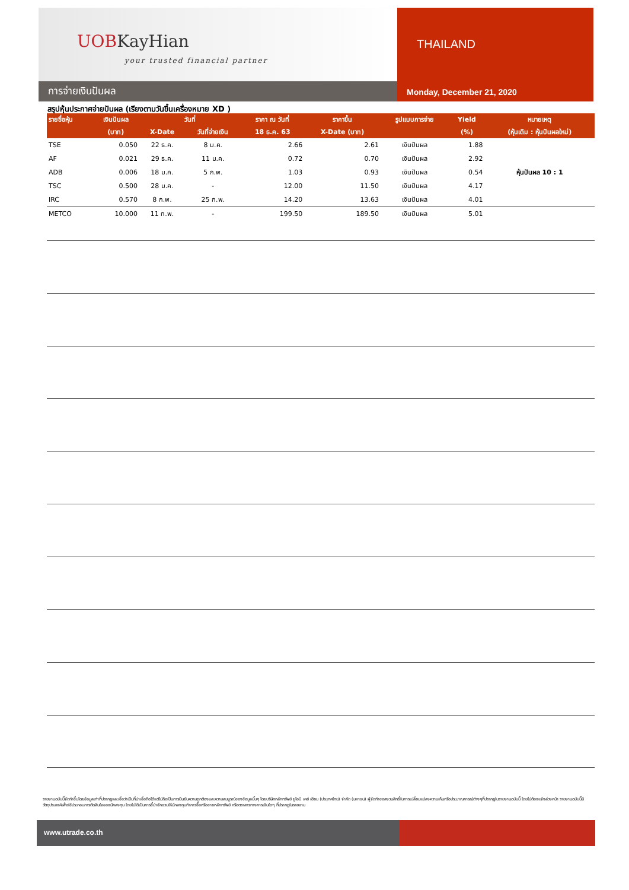UOBKayHian
your trusted financial partner
การจ่ายเงินปันผล
THAILAND
Monday, December 21, 2020
สรุปหุ้นประกาศจ่ายปันผล (เรียงตามวันขึ้นเครื่องหมาย XD )
| รายชื่อหุ้น | เงินปันผล | วันที่ | | ราคา ณ วันที่ | ราคาขึ้น | รูปแบบการจ่าย | Yield | หมายเหตุ |
| --- | --- | --- | --- | --- | --- | --- | --- | --- |
| | (บาท) | X-Date | วันที่จ่ายเงิน | 18 ธ.ค. 63 | X-Date (บาท) | | (%) | (หุ้นเดิม : หุ้นปันผลใหม่) |
| TSE | 0.050 | 22 ธ.ค. | 8 ม.ค. | 2.66 | 2.61 | เงินปันผล | 1.88 | |
| AF | 0.021 | 29 ธ.ค. | 11 ม.ค. | 0.72 | 0.70 | เงินปันผล | 2.92 | |
| ADB | 0.006 | 18 ม.ค. | 5 ก.พ. | 1.03 | 0.93 | เงินปันผล | 0.54 | หุ้นปันผล 10 : 1 |
| TSC | 0.500 | 28 ม.ค. | - | 12.00 | 11.50 | เงินปันผล | 4.17 | |
| IRC | 0.570 | 8 ก.พ. | 25 ก.พ. | 14.20 | 13.63 | เงินปันผล | 4.01 | |
| METCO | 10.000 | 11 ก.พ. | - | 199.50 | 189.50 | เงินปันผล | 5.01 | |
รายงานฉบับนี้จัดทำขึ้นโดยข้อมูลเท่าที่ปรากฏและเชื่อว่าเป็นที่น่าเชื่อถือได้แต่ไม่ถือเป็นการยืนยันความถูกต้องและความสมบูรณ์ของข้อมูลนั้นๆ โดยบริษัทหลักทรัพย์ ยูโอบี เคย์ เฮียน (ประเทศไทย) จำกัด (มหาชน) ผู้จัดทำขอสงวนสิทธิ์ในการเปลี่ยนแปลงความเห็นหรือประมาณการณ์ต่างๆที่ปรากฏในรายงานฉบับนี้ โดยไม่ต้องแจ้งล่วงหน้า รายงานฉบับนี้มีวัตถุประสงค์เพื่อใช้ประกอบการตัดสินใจของนักลงทุน โดยไม่ได้เป็นการชี้นำชักชวนให้นักลงทุนทำการซื้อหรือขายหลักทรัพย์ หรือตราสารทางการเงินใดๆ ที่ปรากฏในรายงาน
www.utrade.co.th